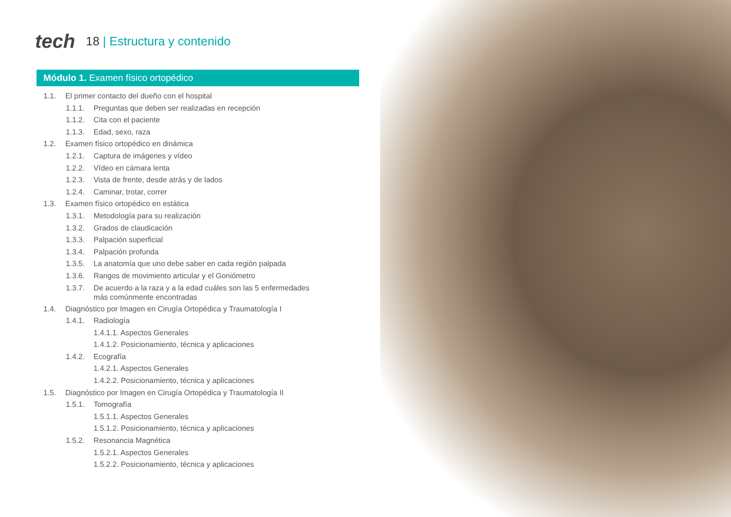tech
18 | Estructura y contenido
Módulo 1. Examen físico ortopédico
1.1. El primer contacto del dueño con el hospital
1.1.1. Preguntas que deben ser realizadas en recepción
1.1.2. Cita con el paciente
1.1.3. Edad, sexo, raza
1.2. Examen físico ortopédico en dinámica
1.2.1. Captura de imágenes y vídeo
1.2.2. Vídeo en cámara lenta
1.2.3. Vista de frente, desde atrás y de lados
1.2.4. Caminar, trotar, correr
1.3. Examen físico ortopédico en estática
1.3.1. Metodología para su realización
1.3.2. Grados de claudicación
1.3.3. Palpación superficial
1.3.4. Palpación profunda
1.3.5. La anatomía que uno debe saber en cada región palpada
1.3.6. Rangos de movimiento articular y el Goniómetro
1.3.7. De acuerdo a la raza y a la edad cuáles son las 5 enfermedades más comúnmente encontradas
1.4. Diagnóstico por Imagen en Cirugía Ortopédica y Traumatología I
1.4.1. Radiología
1.4.1.1. Aspectos Generales
1.4.1.2. Posicionamiento, técnica y aplicaciones
1.4.2. Ecografía
1.4.2.1. Aspectos Generales
1.4.2.2. Posicionamiento, técnica y aplicaciones
1.5. Diagnóstico por Imagen en Cirugía Ortopédica y Traumatología II
1.5.1. Tomografía
1.5.1.1. Aspectos Generales
1.5.1.2. Posicionamiento, técnica y aplicaciones
1.5.2. Resonancia Magnética
1.5.2.1. Aspectos Generales
1.5.2.2. Posicionamiento, técnica y aplicaciones